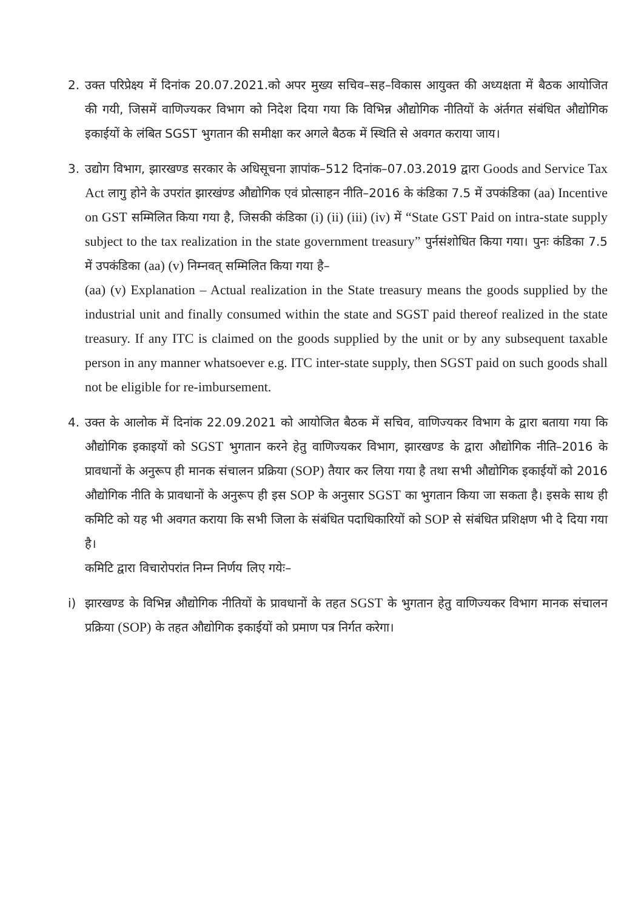2. उक्त परिप्रेक्ष्य में दिनांक 20.07.2021.को अपर मुख्य सचिव–सह–विकास आयुक्त की अध्यक्षता में बैठक आयोजित की गयी, जिसमें वाणिज्यकर विभाग को निदेश दिया गया कि विभिन्न औद्योगिक नीतियों के अंर्तगत संबंधित औद्योगिक इकाईयों के लंबित SGST भुगतान की समीक्षा कर अगले बैठक में स्थिति से अवगत कराया जाय।
3. उद्योग विभाग, झारखण्ड सरकार के अधिसूचना ज्ञापांक–512 दिनांक–07.03.2019 द्वारा Goods and Service Tax Act लागु होने के उपरांत झारखंण्ड औद्योगिक एवं प्रोत्साहन नीति–2016 के कंडिका 7.5 में उपकंडिका (aa) Incentive on GST सम्मिलित किया गया है, जिसकी कंडिका (i) (ii) (iii) (iv) में “State GST Paid on intra-state supply subject to the tax realization in the state government treasury” पुर्नसंशोधित किया गया। पुनः कंडिका 7.5 में उपकंडिका (aa) (v) निम्नवत् सम्मिलित किया गया है–
(aa) (v) Explanation – Actual realization in the State treasury means the goods supplied by the industrial unit and finally consumed within the state and SGST paid thereof realized in the state treasury. If any ITC is claimed on the goods supplied by the unit or by any subsequent taxable person in any manner whatsoever e.g. ITC inter-state supply, then SGST paid on such goods shall not be eligible for re-imbursement.
4. उक्त के आलोक में दिनांक 22.09.2021 को आयोजित बैठक में सचिव, वाणिज्यकर विभाग के द्वारा बताया गया कि औद्योगिक इकाइयों को SGST भुगतान करने हेतु वाणिज्यकर विभाग, झारखण्ड के द्वारा औद्योगिक नीति–2016 के प्रावधानों के अनुरूप ही मानक संचालन प्रक्रिया (SOP) तैयार कर लिया गया है तथा सभी औद्योगिक इकाईयों को 2016 औद्योगिक नीति के प्रावधानों के अनुरूप ही इस SOP के अनुसार SGST का भुगतान किया जा सकता है। इसके साथ ही कमिटि को यह भी अवगत कराया कि सभी जिला के संबंधित पदाधिकारियों को SOP से संबंधित प्रशिक्षण भी दे दिया गया है।
कमिटि द्वारा विचारोपरांत निम्न निर्णय लिए गयेः–
i) झारखण्ड के विभिन्न औद्योगिक नीतियों के प्रावधानों के तहत SGST के भुगतान हेतु वाणिज्यकर विभाग मानक संचालन प्रक्रिया (SOP) के तहत औद्योगिक इकाईयों को प्रमाण पत्र निर्गत करेगा।